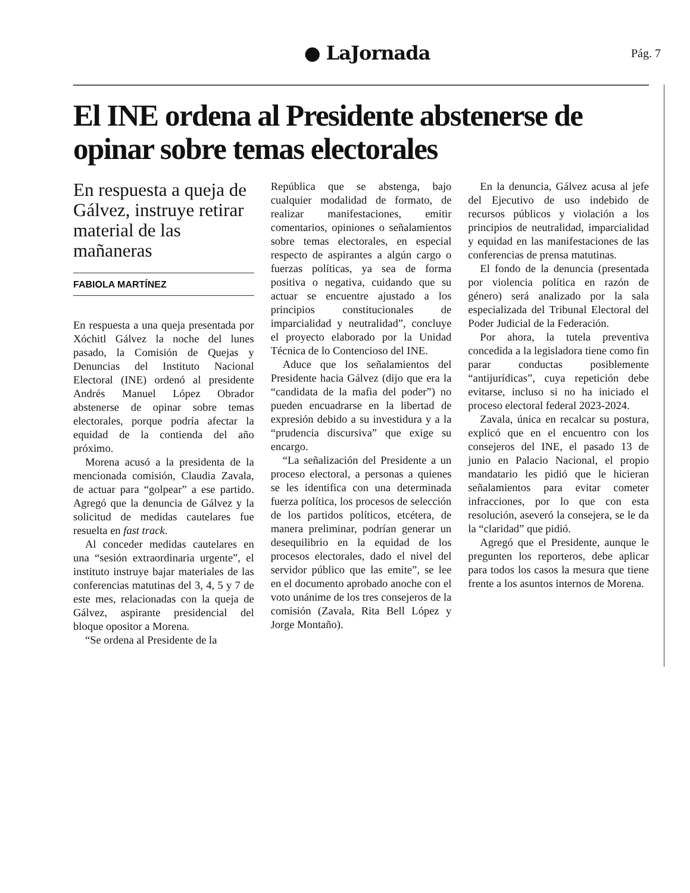● LaJornada
Pág. 7
El INE ordena al Presidente abstenerse de opinar sobre temas electorales
En respuesta a queja de Gálvez, instruye retirar material de las mañaneras
FABIOLA MARTÍNEZ
En respuesta a una queja presentada por Xóchitl Gálvez la noche del lunes pasado, la Comisión de Quejas y Denuncias del Instituto Nacional Electoral (INE) ordenó al presidente Andrés Manuel López Obrador abstenerse de opinar sobre temas electorales, porque podría afectar la equidad de la contienda del año próximo.
Morena acusó a la presidenta de la mencionada comisión, Claudia Zavala, de actuar para “golpear” a ese partido. Agregó que la denuncia de Gálvez y la solicitud de medidas cautelares fue resuelta en fast track.
Al conceder medidas cautelares en una “sesión extraordinaria urgente”, el instituto instruye bajar materiales de las conferencias matutinas del 3, 4, 5 y 7 de este mes, relacionadas con la queja de Gálvez, aspirante presidencial del bloque opositor a Morena.
“Se ordena al Presidente de la
República que se abstenga, bajo cualquier modalidad de formato, de realizar manifestaciones, emitir comentarios, opiniones o señalamientos sobre temas electorales, en especial respecto de aspirantes a algún cargo o fuerzas políticas, ya sea de forma positiva o negativa, cuidando que su actuar se encuentre ajustado a los principios constitucionales de imparcialidad y neutralidad”, concluye el proyecto elaborado por la Unidad Técnica de lo Contencioso del INE.
Aduce que los señalamientos del Presidente hacia Gálvez (dijo que era la “candidata de la mafia del poder”) no pueden encuadrarse en la libertad de expresión debido a su investidura y a la “prudencia discursiva” que exige su encargo.
“La señalización del Presidente a un proceso electoral, a personas a quienes se les identifica con una determinada fuerza política, los procesos de selección de los partidos políticos, etcétera, de manera preliminar, podrían generar un desequilibrio en la equidad de los procesos electorales, dado el nivel del servidor público que las emite”, se lee en el documento aprobado anoche con el voto unánime de los tres consejeros de la comisión (Zavala, Rita Bell López y Jorge Montaño).
En la denuncia, Gálvez acusa al jefe del Ejecutivo de uso indebido de recursos públicos y violación a los principios de neutralidad, imparcialidad y equidad en las manifestaciones de las conferencias de prensa matutinas.
El fondo de la denuncia (presentada por violencia política en razón de género) será analizado por la sala especializada del Tribunal Electoral del Poder Judicial de la Federación.
Por ahora, la tutela preventiva concedida a la legisladora tiene como fin parar conductas posiblemente “antijurídicas”, cuya repetición debe evitarse, incluso si no ha iniciado el proceso electoral federal 2023-2024.
Zavala, única en recalcar su postura, explicó que en el encuentro con los consejeros del INE, el pasado 13 de junio en Palacio Nacional, el propio mandatario les pidió que le hicieran señalamientos para evitar cometer infracciones, por lo que con esta resolución, aseveró la consejera, se le da la “claridad” que pidió.
Agregó que el Presidente, aunque le pregunten los reporteros, debe aplicar para todos los casos la mesura que tiene frente a los asuntos internos de Morena.